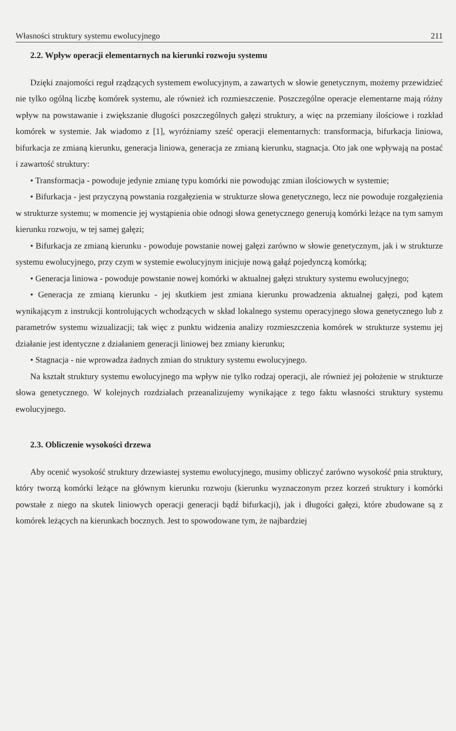Własności struktury systemu ewolucyjnego 211
2.2. Wpływ operacji elementarnych na kierunki rozwoju systemu
Dzięki znajomości reguł rządzących systemem ewolucyjnym, a zawartych w słowie genetycznym, możemy przewidzieć nie tylko ogólną liczbę komórek systemu, ale również ich rozmieszczenie. Poszczególne operacje elementarne mają różny wpływ na powstawanie i zwiększanie długości poszczególnych gałęzi struktury, a więc na przemiany ilościowe i rozkład komórek w systemie. Jak wiadomo z [1], wyróżniamy sześć operacji elementarnych: transformacja, bifurkacja liniowa, bifurkacja ze zmianą kierunku, generacja liniowa, generacja ze zmianą kierunku, stagnacja. Oto jak one wpływają na postać i zawartość struktury:
• Transformacja - powoduje jedynie zmianę typu komórki nie powodując zmian ilościowych w systemie;
• Bifurkacja - jest przyczyną powstania rozgałęzienia w strukturze słowa genetycznego, lecz nie powoduje rozgałęzienia w strukturze systemu; w momencie jej wystąpienia obie odnogi słowa genetycznego generują komórki leżące na tym samym kierunku rozwoju, w tej samej gałęzi;
• Bifurkacja ze zmianą kierunku - powoduje powstanie nowej gałęzi zarówno w słowie genetycznym, jak i w strukturze systemu ewolucyjnego, przy czym w systemie ewolucyjnym inicjuje nową gałąź pojedynczą komórką;
• Generacja liniowa - powoduje powstanie nowej komórki w aktualnej gałęzi struktury systemu ewolucyjnego;
• Generacja ze zmianą kierunku - jej skutkiem jest zmiana kierunku prowadzenia aktualnej gałęzi, pod kątem wynikającym z instrukcji kontrolujących wchodzących w skład lokalnego systemu operacyjnego słowa genetycznego lub z parametrów systemu wizualizacji; tak więc z punktu widzenia analizy rozmieszczenia komórek w strukturze systemu jej działanie jest identyczne z działaniem generacji liniowej bez zmiany kierunku;
• Stagnacja - nie wprowadza żadnych zmian do struktury systemu ewolucyjnego.
Na kształt struktury systemu ewolucyjnego ma wpływ nie tylko rodzaj operacji, ale również jej położenie w strukturze słowa genetycznego. W kolejnych rozdziałach przeanalizujemy wynikające z tego faktu własności struktury systemu ewolucyjnego.
2.3. Obliczenie wysokości drzewa
Aby ocenić wysokość struktury drzewiastej systemu ewolucyjnego, musimy obliczyć zarówno wysokość pnia struktury, który tworzą komórki leżące na głównym kierunku rozwoju (kierunku wyznaczonym przez korzeń struktury i komórki powstałe z niego na skutek liniowych operacji generacji bądź bifurkacji), jak i długości gałęzi, które zbudowane są z komórek leżących na kierunkach bocznych. Jest to spowodowane tym, że najbardziej